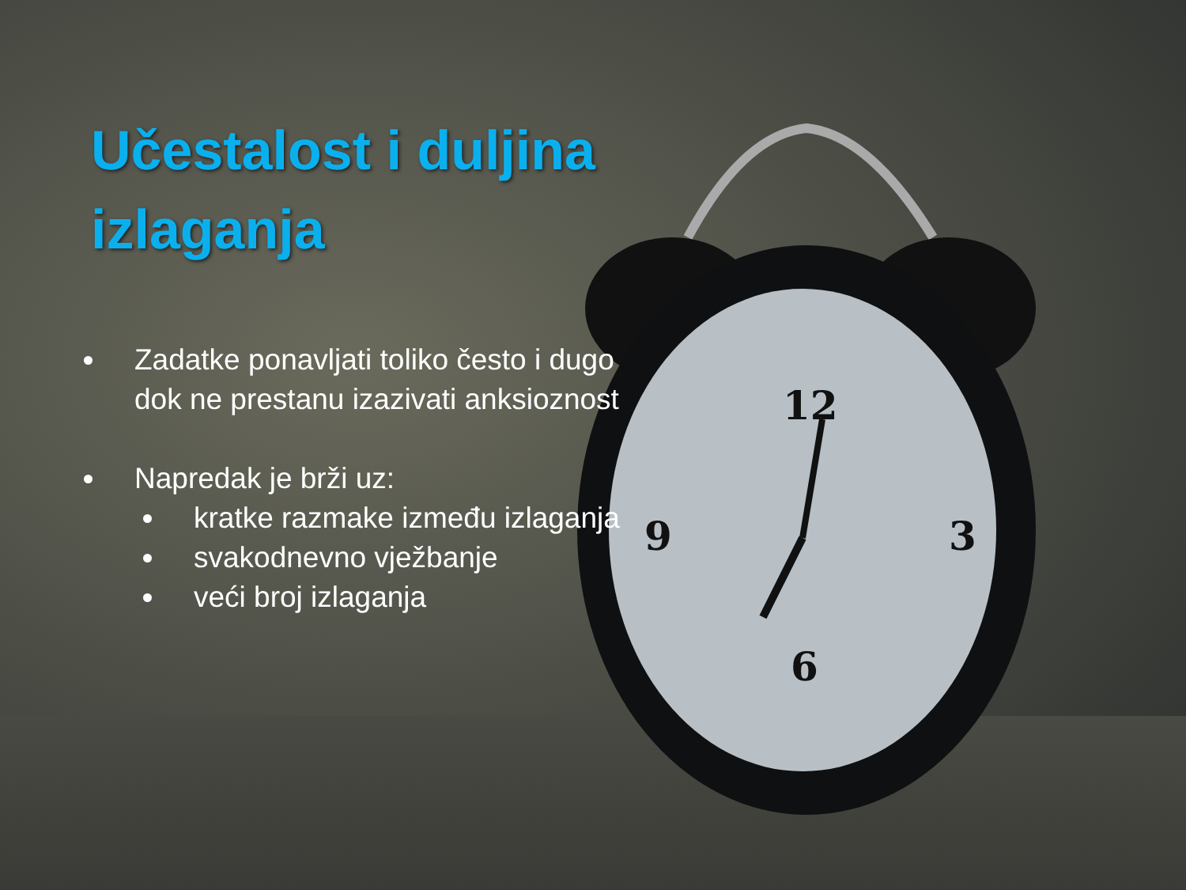12
3
6
9
Učestalost i duljina izlaganja
Zadatke ponavljati toliko često i dugo dok ne prestanu izazivati anksioznost
Napredak je brži uz:
kratke razmake između izlaganja
svakodnevno vježbanje
veći broj izlaganja